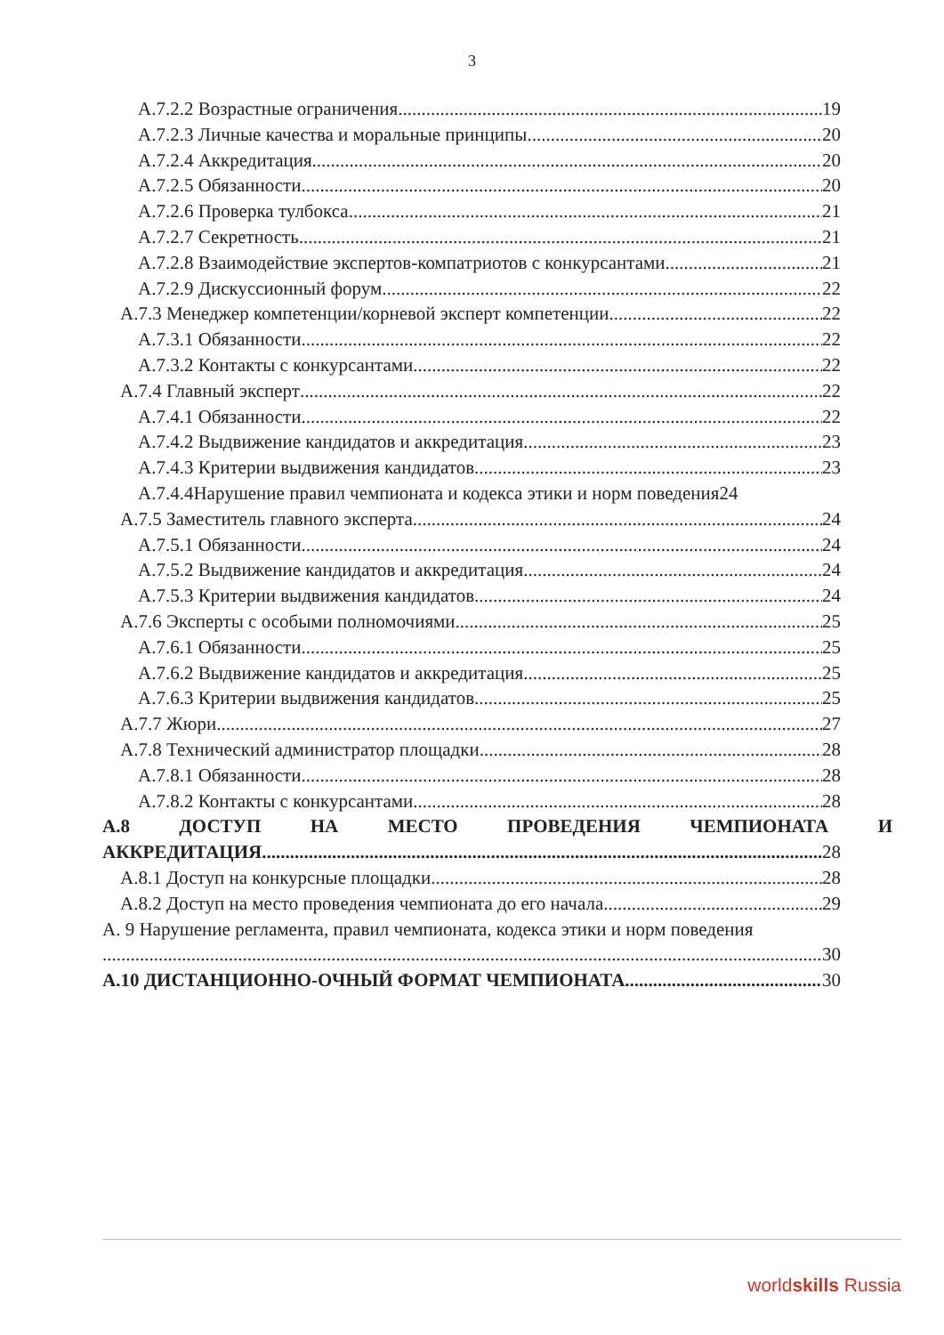3
А.7.2.2 Возрастные ограничения 19
А.7.2.3 Личные качества и моральные принципы 20
А.7.2.4 Аккредитация 20
А.7.2.5 Обязанности 20
А.7.2.6 Проверка тулбокса 21
А.7.2.7 Секретность 21
А.7.2.8 Взаимодействие экспертов-компатриотов с конкурсантами 21
А.7.2.9 Дискуссионный форум 22
А.7.3 Менеджер компетенции/корневой эксперт компетенции 22
А.7.3.1 Обязанности 22
А.7.3.2 Контакты с конкурсантами 22
А.7.4 Главный эксперт 22
А.7.4.1 Обязанности 22
А.7.4.2 Выдвижение кандидатов и аккредитация 23
А.7.4.3 Критерии выдвижения кандидатов 23
А.7.4.4Нарушение правил чемпионата и кодекса этики и норм поведения24
А.7.5 Заместитель главного эксперта 24
А.7.5.1 Обязанности 24
А.7.5.2 Выдвижение кандидатов и аккредитация 24
А.7.5.3 Критерии выдвижения кандидатов 24
А.7.6 Эксперты с особыми полномочиями 25
А.7.6.1 Обязанности 25
А.7.6.2 Выдвижение кандидатов и аккредитация 25
А.7.6.3 Критерии выдвижения кандидатов 25
А.7.7 Жюри 27
А.7.8 Технический администратор площадки 28
А.7.8.1 Обязанности 28
А.7.8.2 Контакты с конкурсантами 28
А.8 ДОСТУП НА МЕСТО ПРОВЕДЕНИЯ ЧЕМПИОНАТА И
АККРЕДИТАЦИЯ 28
А.8.1 Доступ на конкурсные площадки 28
А.8.2 Доступ на место проведения чемпионата до его начала 29
А. 9 Нарушение регламента, правил чемпионата, кодекса этики и норм поведения
30
А.10 ДИСТАНЦИОННО-ОЧНЫЙ ФОРМАТ ЧЕМПИОНАТА 30
worldskills Russia